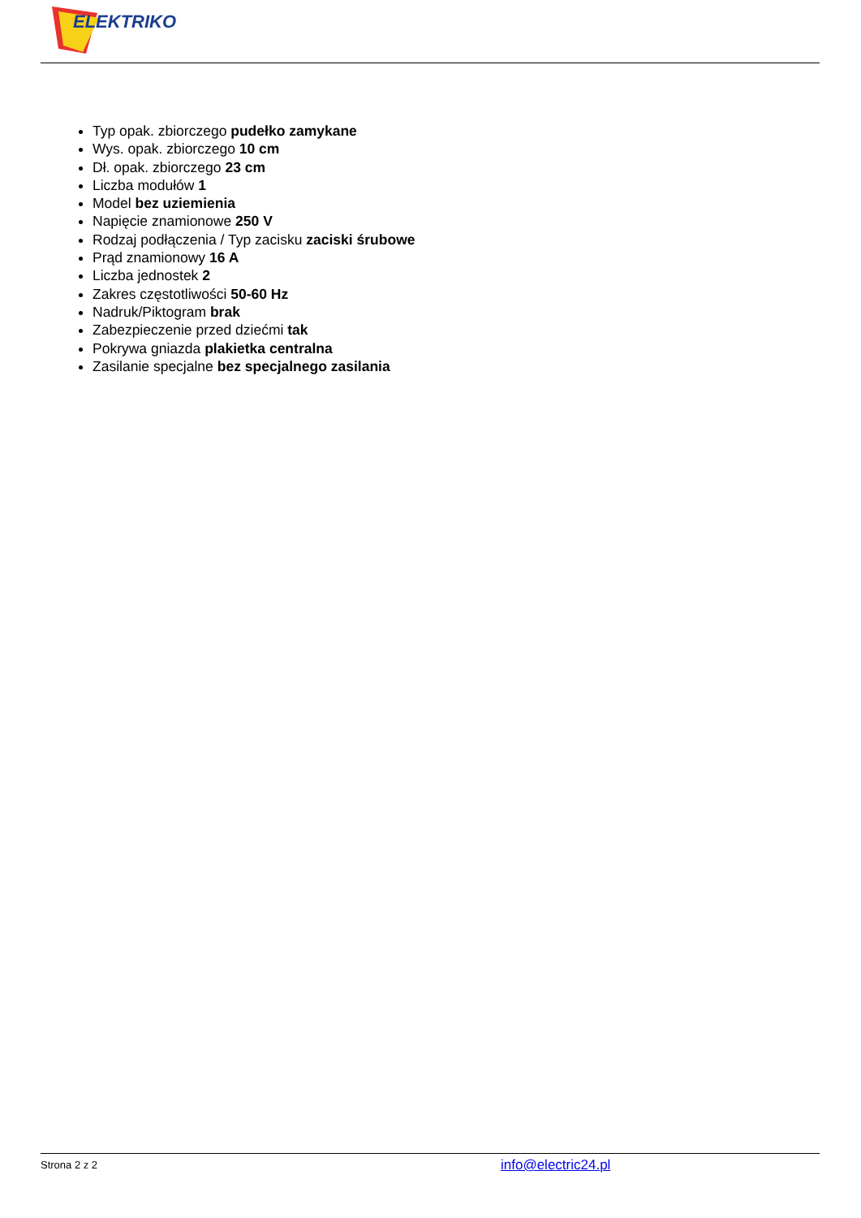ELEKTRIKO
Typ opak. zbiorczego pudełko zamykane
Wys. opak. zbiorczego 10 cm
Dł. opak. zbiorczego 23 cm
Liczba modułów 1
Model bez uziemienia
Napięcie znamionowe 250 V
Rodzaj podłączenia / Typ zacisku zaciski śrubowe
Prąd znamionowy 16 A
Liczba jednostek 2
Zakres częstotliwości 50-60 Hz
Nadruk/Piktogram brak
Zabezpieczenie przed dziećmi tak
Pokrywa gniazda plakietka centralna
Zasilanie specjalne bez specjalnego zasilania
Strona 2 z 2 info@electric24.pl